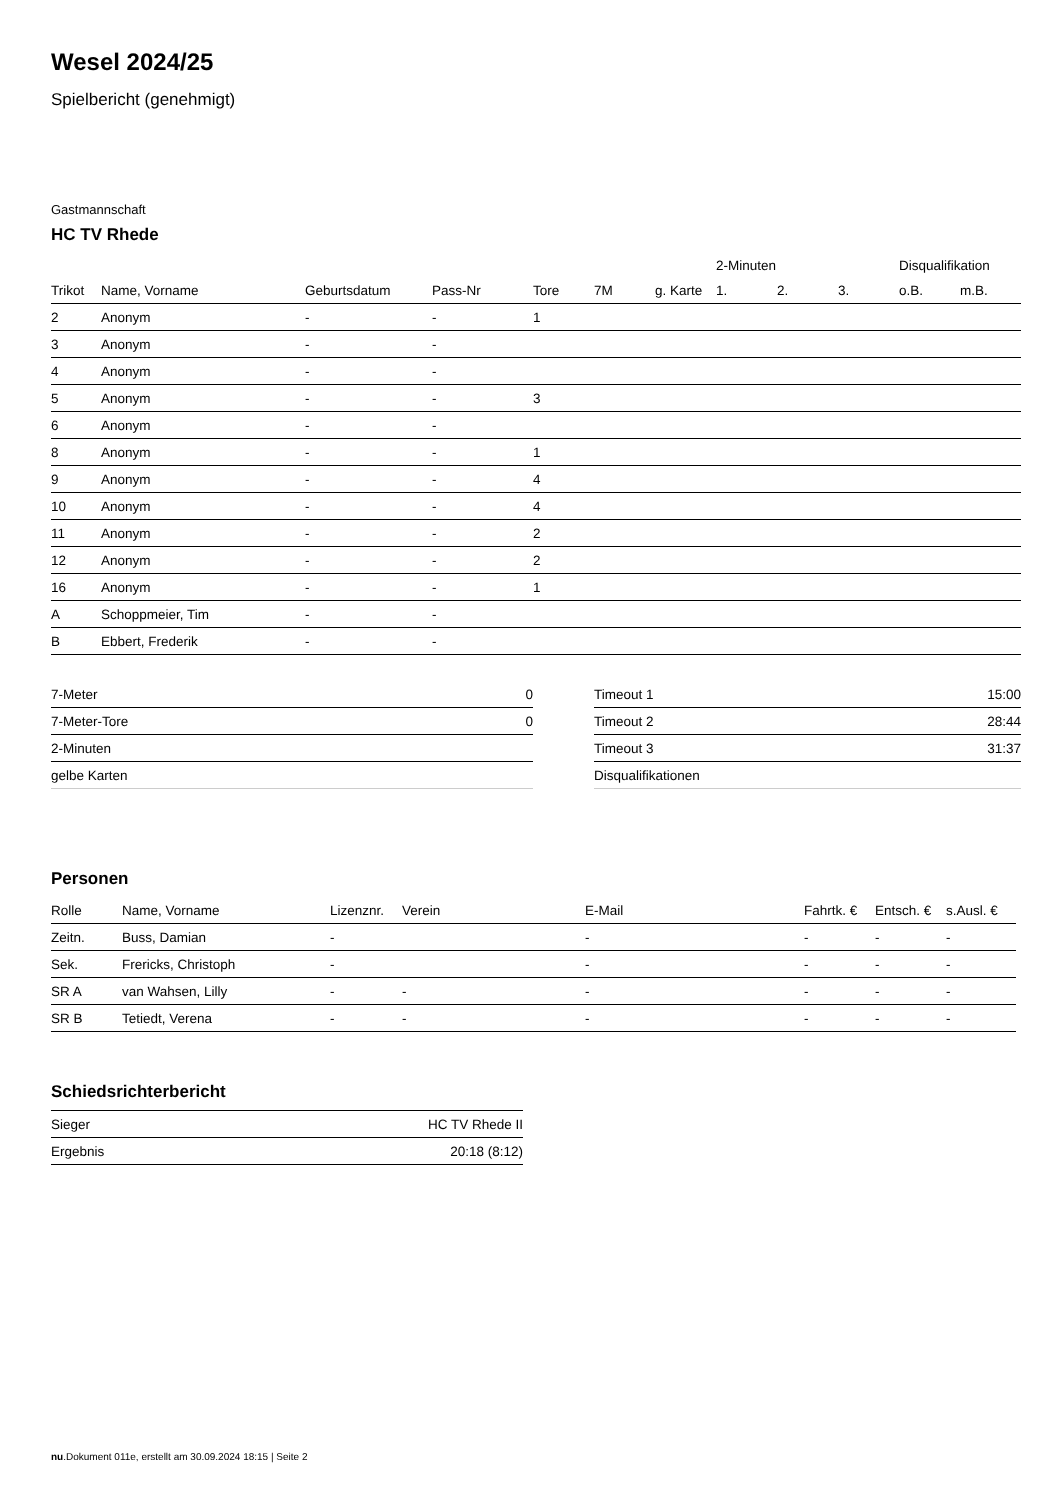Wesel 2024/25
Spielbericht (genehmigt)
Gastmannschaft
HC TV Rhede
| | | | | | | | 2-Minuten | | | Disqualifikation | |
| Trikot | Name, Vorname | Geburtsdatum | Pass-Nr | Tore | 7M | g. Karte | 1. | 2. | 3. | o.B. | m.B. |
| 2 | Anonym | - | - | 1 | | | | | | | |
| 3 | Anonym | - | - | | | | | | | | |
| 4 | Anonym | - | - | | | | | | | | |
| 5 | Anonym | - | - | 3 | | | | | | | |
| 6 | Anonym | - | - | | | | | | | | |
| 8 | Anonym | - | - | 1 | | | | | | | |
| 9 | Anonym | - | - | 4 | | | | | | | |
| 10 | Anonym | - | - | 4 | | | | | | | |
| 11 | Anonym | - | - | 2 | | | | | | | |
| 12 | Anonym | - | - | 2 | | | | | | | |
| 16 | Anonym | - | - | 1 | | | | | | | |
| A | Schoppmeier, Tim | - | - | | | | | | | | |
| B | Ebbert, Frederik | - | - | | | | | | | | |
| 7-Meter | 0 |
| 7-Meter-Tore | 0 |
| 2-Minuten | |
| gelbe Karten | |
| Timeout 1 | 15:00 |
| Timeout 2 | 28:44 |
| Timeout 3 | 31:37 |
| Disqualifikationen | |
Personen
| Rolle | Name, Vorname | Lizenznr. | Verein | E-Mail | Fahrtk. € | Entsch. € | s.Ausl. € |
| --- | --- | --- | --- | --- | --- | --- | --- |
| Zeitn. | Buss, Damian | - | | - | - | - | - |
| Sek. | Frericks, Christoph | - | | - | - | - | - |
| SR A | van Wahsen, Lilly | - | - | - | - | - | - |
| SR B | Tetiedt, Verena | - | - | - | - | - | - |
Schiedsrichterbericht
| Sieger | HC TV Rhede II |
| Ergebnis | 20:18 (8:12) |
nu.Dokument 011e, erstellt am 30.09.2024 18:15 | Seite 2